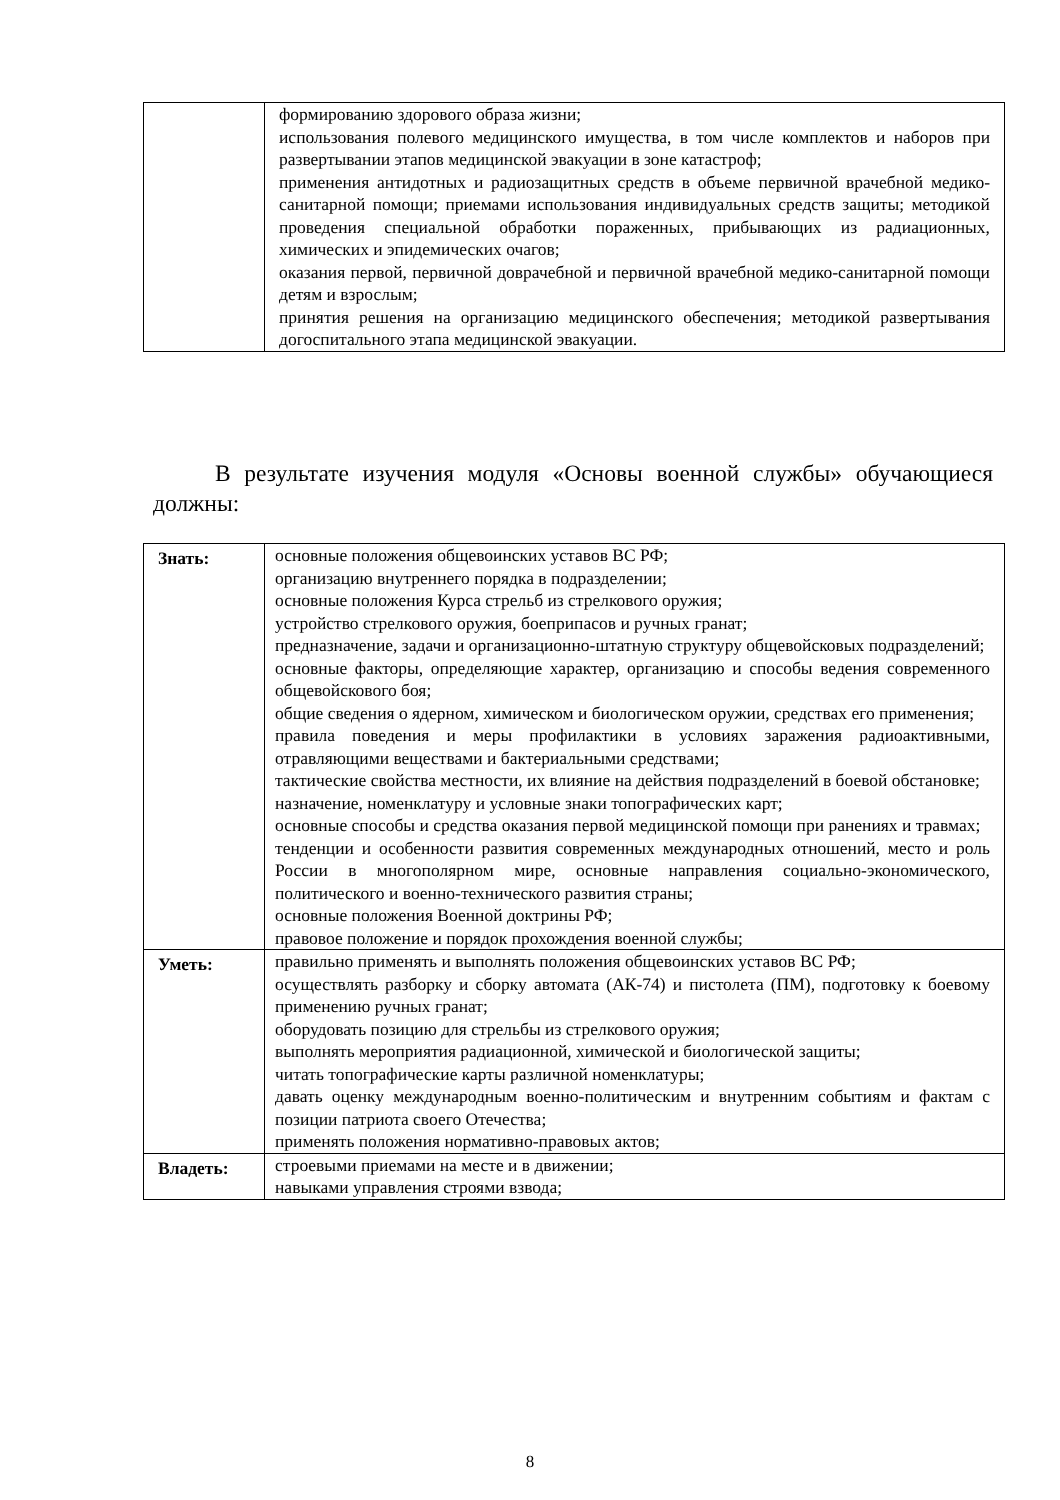| | формированию здорового образа жизни; использования полевого медицинского имущества, в том числе комплектов и наборов при развертывании этапов медицинской эвакуации в зоне катастроф; применения антидотных и радиозащитных средств в объеме первичной врачебной медико-санитарной помощи; приемами использования индивидуальных средств защиты; методикой проведения специальной обработки пораженных, прибывающих из радиационных, химических и эпидемических очагов; оказания первой, первичной доврачебной и первичной врачебной медико-санитарной помощи детям и взрослым; принятия решения на организацию медицинского обеспечения; методикой развертывания догоспитального этапа медицинской эвакуации. |
В результате изучения модуля «Основы военной службы» обучающиеся должны:
| Знать: | основные положения общевоинских уставов ВС РФ; организацию внутреннего порядка в подразделении; основные положения Курса стрельб из стрелкового оружия; устройство стрелкового оружия, боеприпасов и ручных гранат; предназначение, задачи и организационно-штатную структуру общевойсковых подразделений; основные факторы, определяющие характер, организацию и способы ведения современного общевойскового боя; общие сведения о ядерном, химическом и биологическом оружии, средствах его применения; правила поведения и меры профилактики в условиях заражения радиоактивными, отравляющими веществами и бактериальными средствами; тактические свойства местности, их влияние на действия подразделений в боевой обстановке; назначение, номенклатуру и условные знаки топографических карт; основные способы и средства оказания первой медицинской помощи при ранениях и травмах; тенденции и особенности развития современных международных отношений, место и роль России в многополярном мире, основные направления социально-экономического, политического и военно-технического развития страны; основные положения Военной доктрины РФ; правовое положение и порядок прохождения военной службы; |
| Уметь: | правильно применять и выполнять положения общевоинских уставов ВС РФ; осуществлять разборку и сборку автомата (АК-74) и пистолета (ПМ), подготовку к боевому применению ручных гранат; оборудовать позицию для стрельбы из стрелкового оружия; выполнять мероприятия радиационной, химической и биологической защиты; читать топографические карты различной номенклатуры; давать оценку международным военно-политическим и внутренним событиям и фактам с позиции патриота своего Отечества; применять положения нормативно-правовых актов; |
| Владеть: | строевыми приемами на месте и в движении; навыками управления строями взвода; |
8